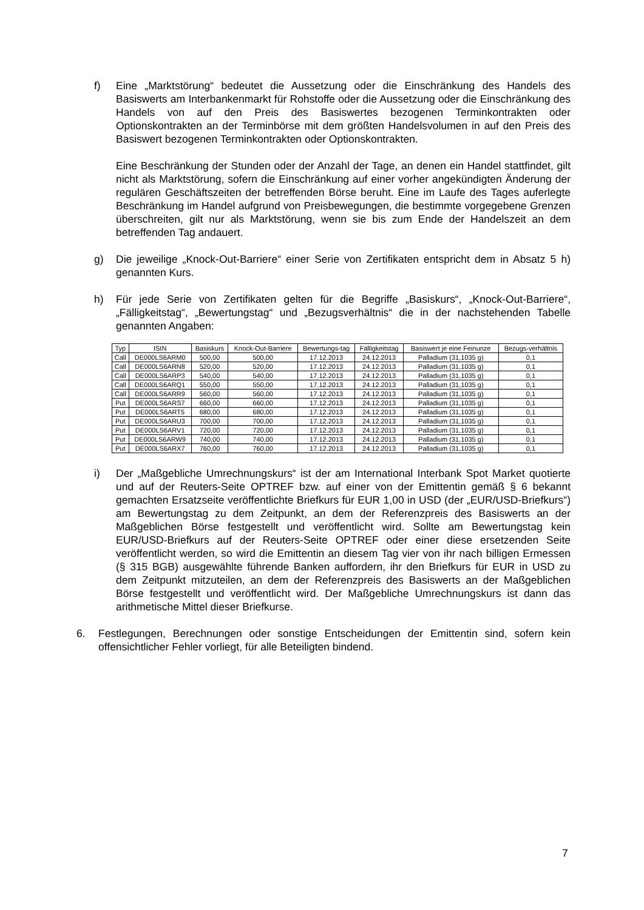f) Eine „Marktstörung“ bedeutet die Aussetzung oder die Einschränkung des Handels des Basiswerts am Interbankenmarkt für Rohstoffe oder die Aussetzung oder die Einschränkung des Handels von auf den Preis des Basiswertes bezogenen Terminkontrakten oder Optionskontrakten an der Terminbörse mit dem größten Handelsvolumen in auf den Preis des Basiswert bezogenen Terminkontrakten oder Optionskontrakten.
Eine Beschränkung der Stunden oder der Anzahl der Tage, an denen ein Handel stattfindet, gilt nicht als Marktstörung, sofern die Einschränkung auf einer vorher angekündigten Änderung der regulären Geschäftszeiten der betreffenden Börse beruht. Eine im Laufe des Tages auferlegte Beschränkung im Handel aufgrund von Preisbewegungen, die bestimmte vorgegebene Grenzen überschreiten, gilt nur als Marktstörung, wenn sie bis zum Ende der Handelszeit an dem betreffenden Tag andauert.
g) Die jeweilige „Knock-Out-Barriere“ einer Serie von Zertifikaten entspricht dem in Absatz 5 h) genannten Kurs.
h) Für jede Serie von Zertifikaten gelten für die Begriffe „Basiskurs“, „Knock-Out-Barriere“, „Fälligkeitstag“, „Bewertungstag“ und „Bezugsverhältnis“ die in der nachstehenden Tabelle genannten Angaben:
| Typ | ISIN | Basiskurs | Knock-Out-Barriere | Bewertungs-tag | Fälligkeitstag | Basiswert je eine Feinunze | Bezugs-verhältnis |
| --- | --- | --- | --- | --- | --- | --- | --- |
| Call | DE000LS6ARM0 | 500,00 | 500,00 | 17.12.2013 | 24.12.2013 | Palladium (31,1035 g) | 0,1 |
| Call | DE000LS6ARN8 | 520,00 | 520,00 | 17.12.2013 | 24.12.2013 | Palladium (31,1035 g) | 0,1 |
| Call | DE000LS6ARP3 | 540,00 | 540,00 | 17.12.2013 | 24.12.2013 | Palladium (31,1035 g) | 0,1 |
| Call | DE000LS6ARQ1 | 550,00 | 550,00 | 17.12.2013 | 24.12.2013 | Palladium (31,1035 g) | 0,1 |
| Call | DE000LS6ARR9 | 560,00 | 560,00 | 17.12.2013 | 24.12.2013 | Palladium (31,1035 g) | 0,1 |
| Put | DE000LS6ARS7 | 660,00 | 660,00 | 17.12.2013 | 24.12.2013 | Palladium (31,1035 g) | 0,1 |
| Put | DE000LS6ART5 | 680,00 | 680,00 | 17.12.2013 | 24.12.2013 | Palladium (31,1035 g) | 0,1 |
| Put | DE000LS6ARU3 | 700,00 | 700,00 | 17.12.2013 | 24.12.2013 | Palladium (31,1035 g) | 0,1 |
| Put | DE000LS6ARV1 | 720,00 | 720,00 | 17.12.2013 | 24.12.2013 | Palladium (31,1035 g) | 0,1 |
| Put | DE000LS6ARW9 | 740,00 | 740,00 | 17.12.2013 | 24.12.2013 | Palladium (31,1035 g) | 0,1 |
| Put | DE000LS6ARX7 | 760,00 | 760,00 | 17.12.2013 | 24.12.2013 | Palladium (31,1035 g) | 0,1 |
i) Der „Maßgebliche Umrechnungskurs“ ist der am International Interbank Spot Market quotierte und auf der Reuters-Seite OPTREF bzw. auf einer von der Emittentin gemäß § 6 bekannt gemachten Ersatzseite veröffentlichte Briefkurs für EUR 1,00 in USD (der „EUR/USD-Briefkurs“) am Bewertungstag zu dem Zeitpunkt, an dem der Referenzpreis des Basiswerts an der Maßgeblichen Börse festgestellt und veröffentlicht wird. Sollte am Bewertungstag kein EUR/USD-Briefkurs auf der Reuters-Seite OPTREF oder einer diese ersetzenden Seite veröffentlicht werden, so wird die Emittentin an diesem Tag vier von ihr nach billigen Ermessen (§ 315 BGB) ausgewählte führende Banken auffordern, ihr den Briefkurs für EUR in USD zu dem Zeitpunkt mitzuteilen, an dem der Referenzpreis des Basiswerts an der Maßgeblichen Börse festgestellt und veröffentlicht wird. Der Maßgebliche Umrechnungskurs ist dann das arithmetische Mittel dieser Briefkurse.
6. Festlegungen, Berechnungen oder sonstige Entscheidungen der Emittentin sind, sofern kein offensichtlicher Fehler vorliegt, für alle Beteiligten bindend.
7